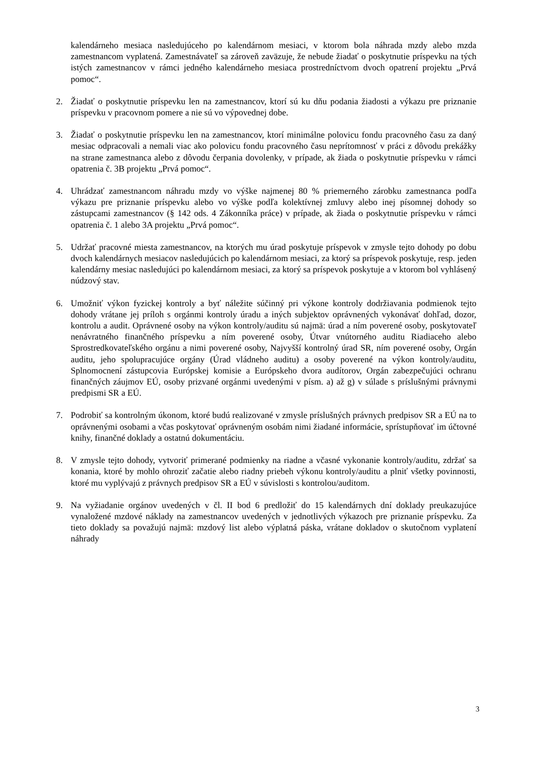kalendárneho mesiaca nasledujúceho po kalendárnom mesiaci, v ktorom bola náhrada mzdy alebo mzda zamestnancom vyplatená. Zamestnávateľ sa zároveň zaväzuje, že nebude žiadať o poskytnutie príspevku na tých istých zamestnancov v rámci jedného kalendárneho mesiaca prostredníctvom dvoch opatrení projektu „Prvá pomoc“.
2. Žiadať o poskytnutie príspevku len na zamestnancov, ktorí sú ku dňu podania žiadosti a výkazu pre priznanie príspevku v pracovnom pomere a nie sú vo výpovednej dobe.
3. Žiadať o poskytnutie príspevku len na zamestnancov, ktorí minimálne polovicu fondu pracovného času za daný mesiac odpracovali a nemali viac ako polovicu fondu pracovného času neprítomnosť v práci z dôvodu prekážky na strane zamestnanca alebo z dôvodu čerpania dovolenky, v prípade, ak žiada o poskytnutie príspevku v rámci opatrenia č. 3B projektu „Prvá pomoc“.
4. Uhrádzať zamestnancom náhradu mzdy vo výške najmenej 80 % priemerného zárobku zamestnanca podľa výkazu pre priznanie príspevku alebo vo výške podľa kolektívnej zmluvy alebo inej písomnej dohody so zástupcami zamestnancov (§ 142 ods. 4 Zákonníka práce) v prípade, ak žiada o poskytnutie príspevku v rámci opatrenia č. 1 alebo 3A projektu „Prvá pomoc“.
5. Udržať pracovné miesta zamestnancov, na ktorých mu úrad poskytuje príspevok v zmysle tejto dohody po dobu dvoch kalendárnych mesiacov nasledujúcich po kalendárnom mesiaci, za ktorý sa príspevok poskytuje, resp. jeden kalendárny mesiac nasledujúci po kalendárnom mesiaci, za ktorý sa príspevok poskytuje a v ktorom bol vyhlásený núdzový stav.
6. Umožniť výkon fyzickej kontroly a byť náležite súčinný pri výkone kontroly dodržiavania podmienok tejto dohody vrátane jej príloh s orgánmi kontroly úradu a iných subjektov oprávnených vykonávať dohľad, dozor, kontrolu a audit. Oprávnené osoby na výkon kontroly/auditu sú najmä: úrad a ním poverené osoby, poskytovateľ nenávratného finančného príspevku a ním poverené osoby, Útvar vnútorného auditu Riadiaceho alebo Sprostredkovateľského orgánu a nimi poverené osoby, Najvyšší kontrolný úrad SR, ním poverené osoby, Orgán auditu, jeho spolupracujúce orgány (Úrad vládneho auditu) a osoby poverené na výkon kontroly/auditu, Splnomocnení zástupcovia Európskej komisie a Európskeho dvora audítorov, Orgán zabezpečujúci ochranu finančných záujmov EÚ, osoby prizvané orgánmi uvedenými v písm. a) až g) v súlade s príslušnými právnymi predpismi SR a EÚ.
7. Podrobiť sa kontrolným úkonom, ktoré budú realizované v zmysle príslušných právnych predpisov SR a EÚ na to oprávnenými osobami a včas poskytovať oprávneným osobám nimi žiadané informácie, sprístupňovať im účtovné knihy, finančné doklady a ostatnú dokumentáciu.
8. V zmysle tejto dohody, vytvoriť primerané podmienky na riadne a včasné vykonanie kontroly/auditu, zdržať sa konania, ktoré by mohlo ohroziť začatie alebo riadny priebeh výkonu kontroly/auditu a plniť všetky povinnosti, ktoré mu vyplývajú z právnych predpisov SR a EÚ v súvislosti s kontrolou/auditom.
9. Na vyžiadanie orgánov uvedených v čl. II bod 6 predložiť do 15 kalendárnych dní doklady preukazujúce vynaložené mzdové náklady na zamestnancov uvedených v jednotlivých výkazoch pre priznanie príspevku. Za tieto doklady sa považujú najmä: mzdový list alebo výplatná páska, vrátane dokladov o skutočnom vyplatení náhrady
3